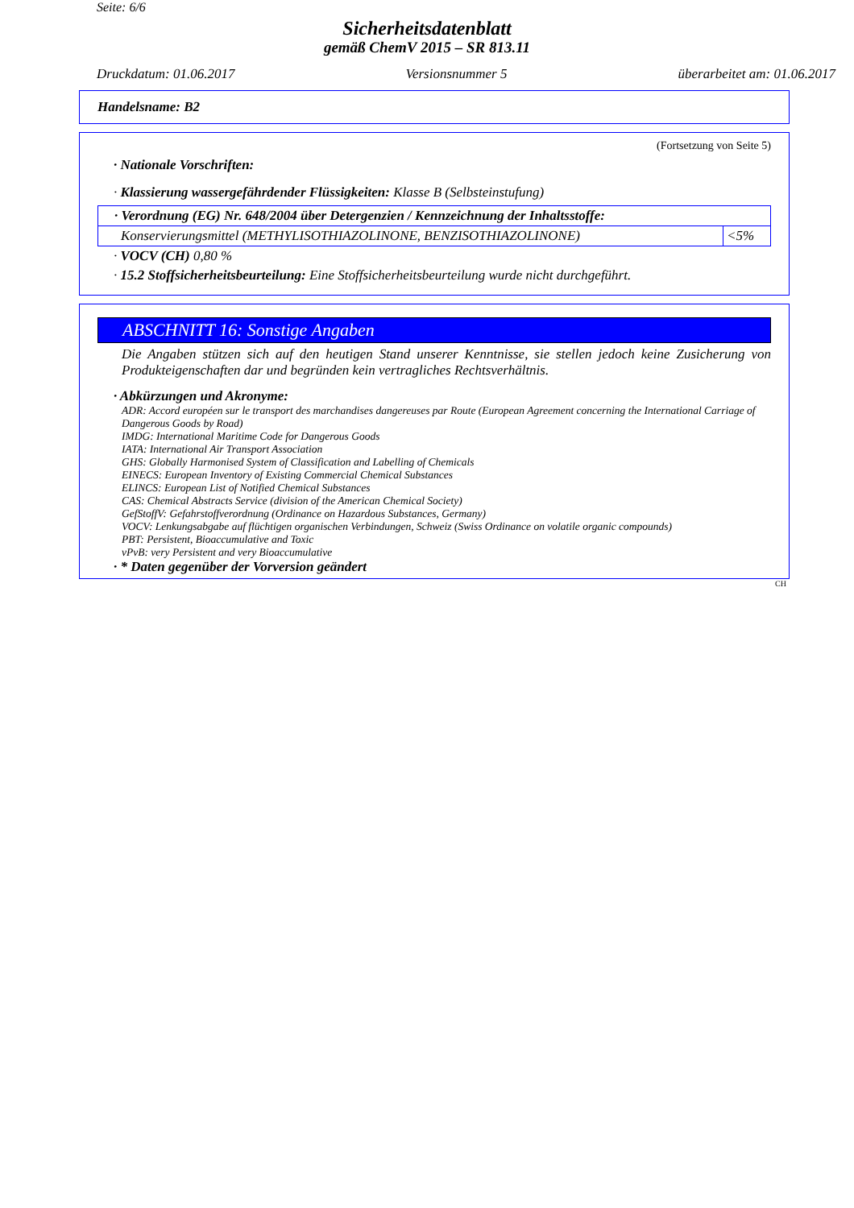Seite: 6/6
Sicherheitsdatenblatt
gemäß ChemV 2015 – SR 813.11
Druckdatum: 01.06.2017 Versionsnummer 5 überarbeitet am: 01.06.2017
Handelsname: B2
(Fortsetzung von Seite 5)
· Nationale Vorschriften:
· Klassierung wassergefährdender Flüssigkeiten: Klasse B (Selbsteinstufung)
| · Verordnung (EG) Nr. 648/2004 über Detergenzien / Kennzeichnung der Inhaltsstoffe: | |
| Konservierungsmittel (METHYLISOTHIAZOLINONE, BENZISOTHIAZOLINONE) | <5% |
· VOCV (CH) 0,80 %
· 15.2 Stoffsicherheitsbeurteilung: Eine Stoffsicherheitsbeurteilung wurde nicht durchgeführt.
ABSCHNITT 16: Sonstige Angaben
Die Angaben stützen sich auf den heutigen Stand unserer Kenntnisse, sie stellen jedoch keine Zusicherung von Produkteigenschaften dar und begründen kein vertragliches Rechtsverhältnis.
· Abkürzungen und Akronyme:
ADR: Accord européen sur le transport des marchandises dangereuses par Route (European Agreement concerning the International Carriage of Dangerous Goods by Road)
IMDG: International Maritime Code for Dangerous Goods
IATA: International Air Transport Association
GHS: Globally Harmonised System of Classification and Labelling of Chemicals
EINECS: European Inventory of Existing Commercial Chemical Substances
ELINCS: European List of Notified Chemical Substances
CAS: Chemical Abstracts Service (division of the American Chemical Society)
GefStoffV: Gefahrstoffverordnung (Ordinance on Hazardous Substances, Germany)
VOCV: Lenkungsabgabe auf flüchtigen organischen Verbindungen, Schweiz (Swiss Ordinance on volatile organic compounds)
PBT: Persistent, Bioaccumulative and Toxic
vPvB: very Persistent and very Bioaccumulative
· * Daten gegenüber der Vorversion geändert
CH